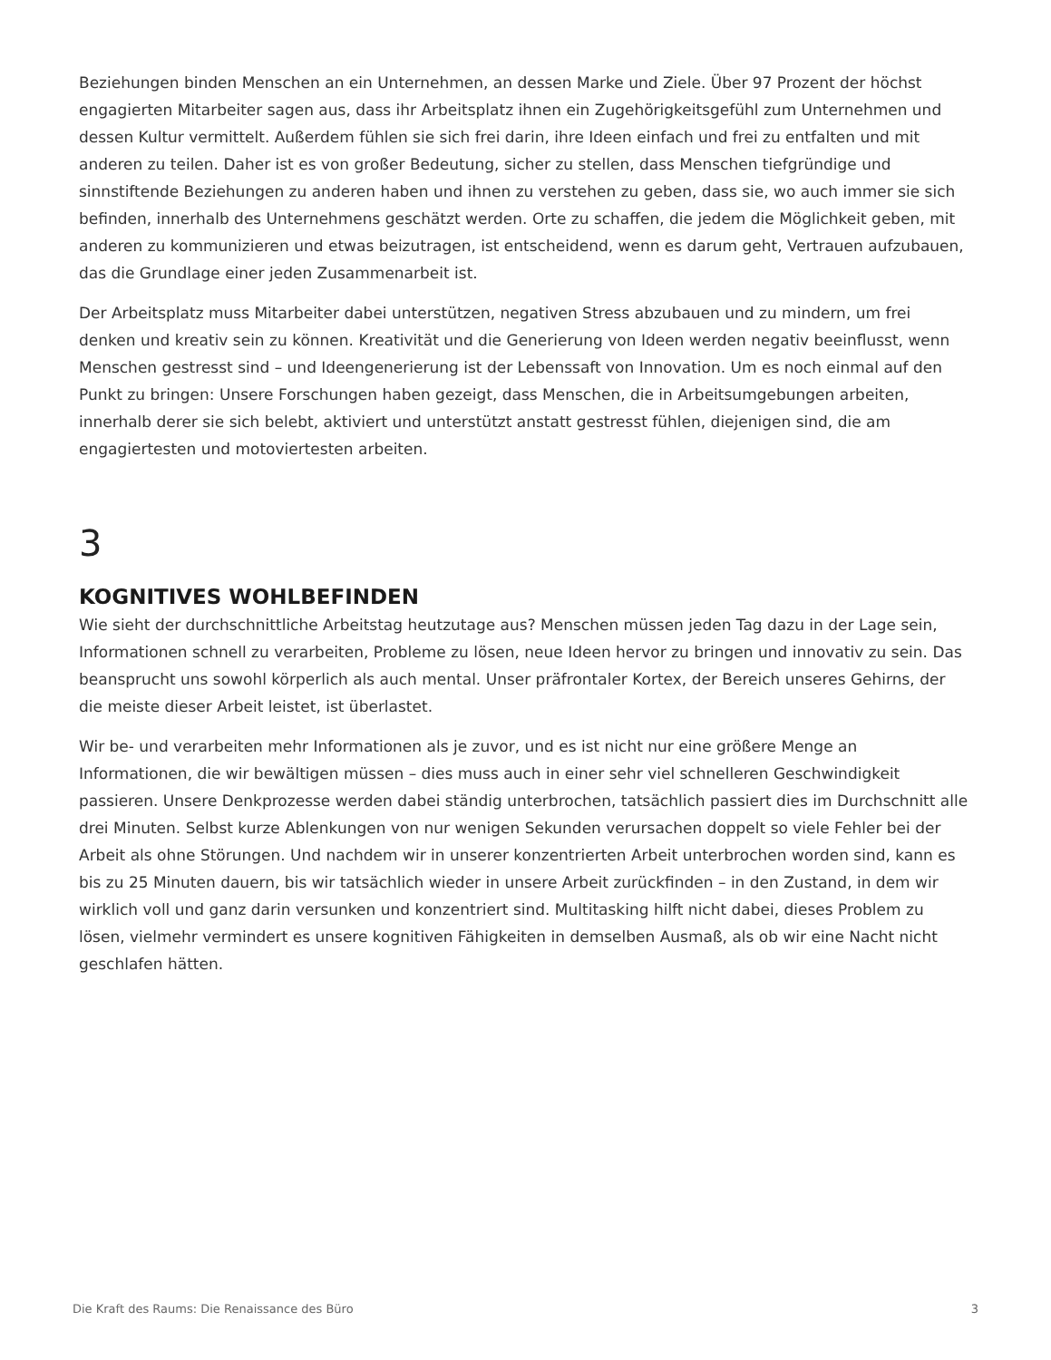Beziehungen binden Menschen an ein Unternehmen, an dessen Marke und Ziele. Über 97 Prozent der höchst engagierten Mitarbeiter sagen aus, dass ihr Arbeitsplatz ihnen ein Zugehörigkeitsgefühl zum Unternehmen und dessen Kultur vermittelt. Außerdem fühlen sie sich frei darin, ihre Ideen einfach und frei zu entfalten und mit anderen zu teilen. Daher ist es von großer Bedeutung, sicher zu stellen, dass Menschen tiefgründige und sinnstiftende Beziehungen zu anderen haben und ihnen zu verstehen zu geben, dass sie, wo auch immer sie sich befinden, innerhalb des Unternehmens geschätzt werden. Orte zu schaffen, die jedem die Möglichkeit geben, mit anderen zu kommunizieren und etwas beizutragen, ist entscheidend, wenn es darum geht, Vertrauen aufzubauen, das die Grundlage einer jeden Zusammenarbeit ist.
Der Arbeitsplatz muss Mitarbeiter dabei unterstützen, negativen Stress abzubauen und zu mindern, um frei denken und kreativ sein zu können. Kreativität und die Generierung von Ideen werden negativ beeinflusst, wenn Menschen gestresst sind – und Ideengenerierung ist der Lebenssaft von Innovation. Um es noch einmal auf den Punkt zu bringen: Unsere Forschungen haben gezeigt, dass Menschen, die in Arbeitsumgebungen arbeiten, innerhalb derer sie sich belebt, aktiviert und unterstützt anstatt gestresst fühlen, diejenigen sind, die am engagiertesten und motoviertesten arbeiten.
3
KOGNITIVES WOHLBEFINDEN
Wie sieht der durchschnittliche Arbeitstag heutzutage aus? Menschen müssen jeden Tag dazu in der Lage sein, Informationen schnell zu verarbeiten, Probleme zu lösen, neue Ideen hervor zu bringen und innovativ zu sein. Das beansprucht uns sowohl körperlich als auch mental. Unser präfrontaler Kortex, der Bereich unseres Gehirns, der die meiste dieser Arbeit leistet, ist überlastet.
Wir be- und verarbeiten mehr Informationen als je zuvor, und es ist nicht nur eine größere Menge an Informationen, die wir bewältigen müssen – dies muss auch in einer sehr viel schnelleren Geschwindigkeit passieren. Unsere Denkprozesse werden dabei ständig unterbrochen, tatsächlich passiert dies im Durchschnitt alle drei Minuten. Selbst kurze Ablenkungen von nur wenigen Sekunden verursachen doppelt so viele Fehler bei der Arbeit als ohne Störungen. Und nachdem wir in unserer konzentrierten Arbeit unterbrochen worden sind, kann es bis zu 25 Minuten dauern, bis wir tatsächlich wieder in unsere Arbeit zurückfinden – in den Zustand, in dem wir wirklich voll und ganz darin versunken und konzentriert sind. Multitasking hilft nicht dabei, dieses Problem zu lösen, vielmehr vermindert es unsere kognitiven Fähigkeiten in demselben Ausmaß, als ob wir eine Nacht nicht geschlafen hätten.
Die Kraft des Raums: Die Renaissance des Büro 3